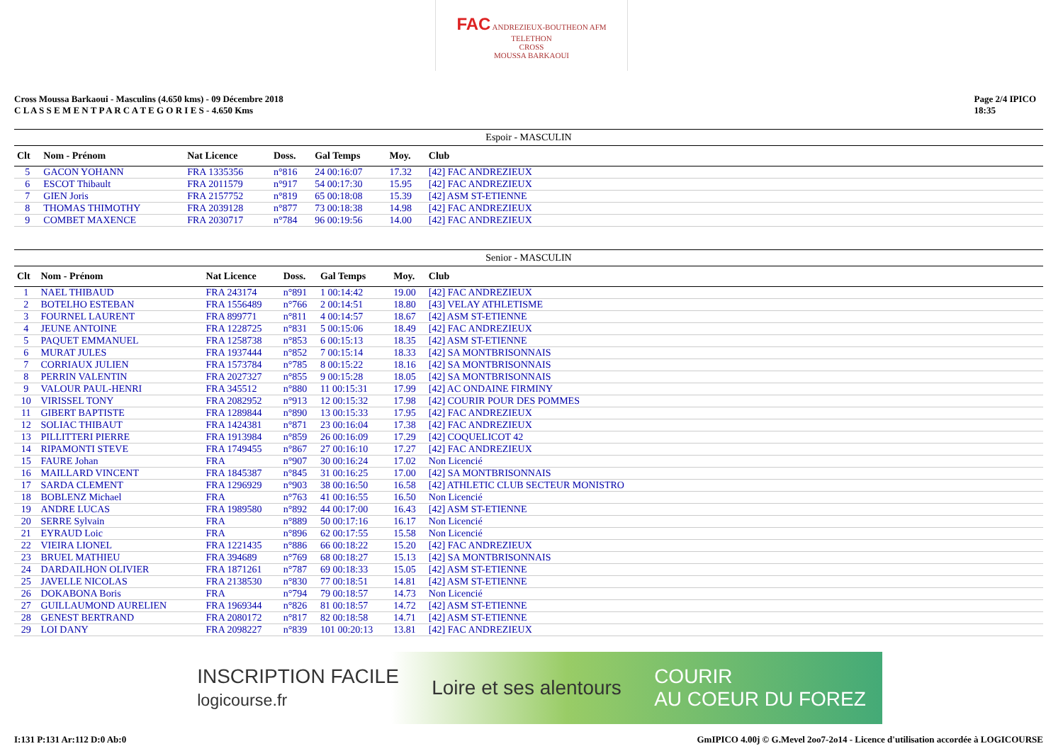FAC ANDREZIEUX-BOUTHEON AFM TELETHON
CROSS
MOUSSA BARKAOUI
Cross Moussa Barkaoui - Masculins (4.650 kms) - 09 Décembre 2018
C L A S S E M E N T P A R C A T E G O R I E S - 4.650 Kms
Page 2/4 IPICO
18:35
Espoir - MASCULIN
| Clt | Nom - Prénom | Nat Licence | Doss. | Gal Temps | Moy. | Club |
| --- | --- | --- | --- | --- | --- | --- |
| 5 | GACON YOHANN | FRA 1335356 | n°816 | 24 00:16:07 | 17.32 | [42] FAC ANDREZIEUX |
| 6 | ESCOT Thibault | FRA 2011579 | n°917 | 54 00:17:30 | 15.95 | [42] FAC ANDREZIEUX |
| 7 | GIEN Joris | FRA 2157752 | n°819 | 65 00:18:08 | 15.39 | [42] ASM ST-ETIENNE |
| 8 | THOMAS THIMOTHY | FRA 2039128 | n°877 | 73 00:18:38 | 14.98 | [42] FAC ANDREZIEUX |
| 9 | COMBET MAXENCE | FRA 2030717 | n°784 | 96 00:19:56 | 14.00 | [42] FAC ANDREZIEUX |
Senior - MASCULIN
| Clt | Nom - Prénom | Nat Licence | Doss. | Gal Temps | Moy. | Club |
| --- | --- | --- | --- | --- | --- | --- |
| 1 | NAEL THIBAUD | FRA 243174 | n°891 | 1 00:14:42 | 19.00 | [42] FAC ANDREZIEUX |
| 2 | BOTELHO ESTEBAN | FRA 1556489 | n°766 | 2 00:14:51 | 18.80 | [43] VELAY ATHLETISME |
| 3 | FOURNEL LAURENT | FRA 899771 | n°811 | 4 00:14:57 | 18.67 | [42] ASM ST-ETIENNE |
| 4 | JEUNE ANTOINE | FRA 1228725 | n°831 | 5 00:15:06 | 18.49 | [42] FAC ANDREZIEUX |
| 5 | PAQUET EMMANUEL | FRA 1258738 | n°853 | 6 00:15:13 | 18.35 | [42] ASM ST-ETIENNE |
| 6 | MURAT JULES | FRA 1937444 | n°852 | 7 00:15:14 | 18.33 | [42] SA MONTBRISONNAIS |
| 7 | CORRIAUX JULIEN | FRA 1573784 | n°785 | 8 00:15:22 | 18.16 | [42] SA MONTBRISONNAIS |
| 8 | PERRIN VALENTIN | FRA 2027327 | n°855 | 9 00:15:28 | 18.05 | [42] SA MONTBRISONNAIS |
| 9 | VALOUR PAUL-HENRI | FRA 345512 | n°880 | 11 00:15:31 | 17.99 | [42] AC ONDAINE FIRMINY |
| 10 | VIRISSEL TONY | FRA 2082952 | n°913 | 12 00:15:32 | 17.98 | [42] COURIR POUR DES POMMES |
| 11 | GIBERT BAPTISTE | FRA 1289844 | n°890 | 13 00:15:33 | 17.95 | [42] FAC ANDREZIEUX |
| 12 | SOLIAC THIBAUT | FRA 1424381 | n°871 | 23 00:16:04 | 17.38 | [42] FAC ANDREZIEUX |
| 13 | PILLITTERI PIERRE | FRA 1913984 | n°859 | 26 00:16:09 | 17.29 | [42] COQUELICOT 42 |
| 14 | RIPAMONTI STEVE | FRA 1749455 | n°867 | 27 00:16:10 | 17.27 | [42] FAC ANDREZIEUX |
| 15 | FAURE Johan | FRA | n°907 | 30 00:16:24 | 17.02 | Non Licencié |
| 16 | MAILLARD VINCENT | FRA 1845387 | n°845 | 31 00:16:25 | 17.00 | [42] SA MONTBRISONNAIS |
| 17 | SARDA CLEMENT | FRA 1296929 | n°903 | 38 00:16:50 | 16.58 | [42] ATHLETIC CLUB SECTEUR MONISTRO |
| 18 | BOBLENZ Michael | FRA | n°763 | 41 00:16:55 | 16.50 | Non Licencié |
| 19 | ANDRE LUCAS | FRA 1989580 | n°892 | 44 00:17:00 | 16.43 | [42] ASM ST-ETIENNE |
| 20 | SERRE Sylvain | FRA | n°889 | 50 00:17:16 | 16.17 | Non Licencié |
| 21 | EYRAUD Loic | FRA | n°896 | 62 00:17:55 | 15.58 | Non Licencié |
| 22 | VIEIRA LIONEL | FRA 1221435 | n°886 | 66 00:18:22 | 15.20 | [42] FAC ANDREZIEUX |
| 23 | BRUEL MATHIEU | FRA 394689 | n°769 | 68 00:18:27 | 15.13 | [42] SA MONTBRISONNAIS |
| 24 | DARDAILHON OLIVIER | FRA 1871261 | n°787 | 69 00:18:33 | 15.05 | [42] ASM ST-ETIENNE |
| 25 | JAVELLE NICOLAS | FRA 2138530 | n°830 | 77 00:18:51 | 14.81 | [42] ASM ST-ETIENNE |
| 26 | DOKABONA Boris | FRA | n°794 | 79 00:18:57 | 14.73 | Non Licencié |
| 27 | GUILLAUMOND AURELIEN | FRA 1969344 | n°826 | 81 00:18:57 | 14.72 | [42] ASM ST-ETIENNE |
| 28 | GENEST BERTRAND | FRA 2080172 | n°817 | 82 00:18:58 | 14.71 | [42] ASM ST-ETIENNE |
| 29 | LOI DANY | FRA 2098227 | n°839 | 101 00:20:13 | 13.81 | [42] FAC ANDREZIEUX |
INSCRIPTION FACILE
logicourse.fr Loire et ses alentours COURIR
AU COEUR DU FOREZ
I:131 P:131 Ar:112 D:0 Ab:0 GmIPICO 4.00j © G.Mevel 2oo7-2o14 - Licence d'utilisation accordée à LOGICOURSE